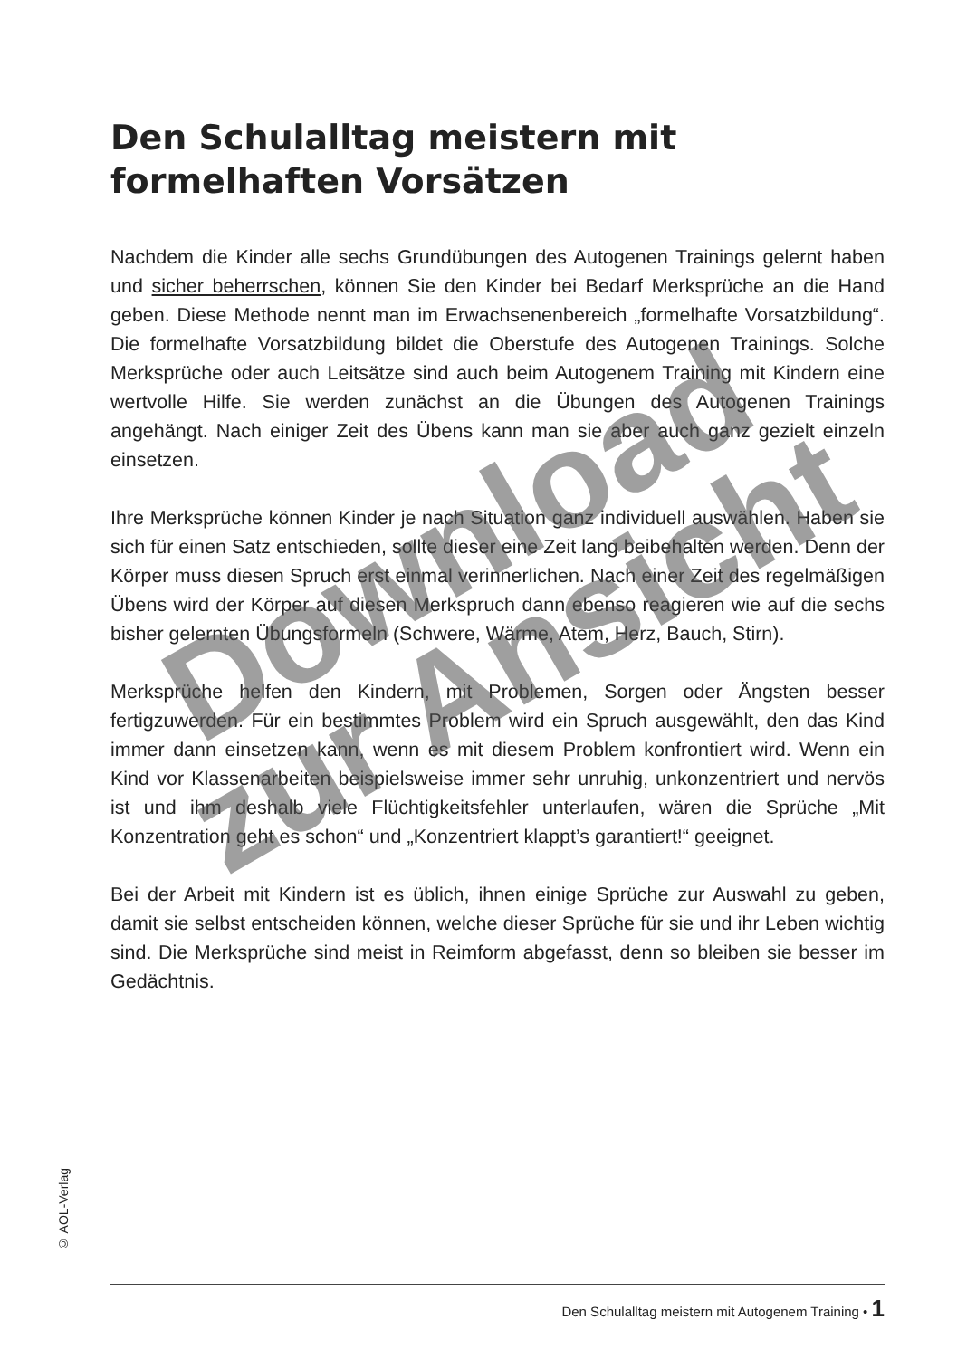Den Schulalltag meistern mit
formelhaften Vorsätzen
Nachdem die Kinder alle sechs Grundübungen des Autogenen Trainings gelernt haben und sicher beherrschen, können Sie den Kinder bei Bedarf Merksprüche an die Hand geben. Diese Methode nennt man im Erwachsenenbereich „formelhafte Vorsatzbildung“. Die formelhafte Vorsatzbildung bildet die Oberstufe des Autogenen Trainings. Solche Merksprüche oder auch Leitsätze sind auch beim Autogenem Training mit Kindern eine wertvolle Hilfe. Sie werden zunächst an die Übungen des Autogenen Trainings angehängt. Nach einiger Zeit des Übens kann man sie aber auch ganz gezielt einzeln einsetzen.
Ihre Merksprüche können Kinder je nach Situation ganz individuell auswählen. Haben sie sich für einen Satz entschieden, sollte dieser eine Zeit lang beibehalten werden. Denn der Körper muss diesen Spruch erst einmal verinnerlichen. Nach einer Zeit des regelmäßigen Übens wird der Körper auf diesen Merkspruch dann ebenso reagieren wie auf die sechs bisher gelernten Übungsformeln (Schwere, Wärme, Atem, Herz, Bauch, Stirn).
Merksprüche helfen den Kindern, mit Problemen, Sorgen oder Ängsten besser fertigzuwerden. Für ein bestimmtes Problem wird ein Spruch ausgewählt, den das Kind immer dann einsetzen kann, wenn es mit diesem Problem konfrontiert wird. Wenn ein Kind vor Klassenarbeiten beispielsweise immer sehr unruhig, unkonzentriert und nervös ist und ihm deshalb viele Flüchtigkeitsfehler unterlaufen, wären die Sprüche „Mit Konzentration geht es schon“ und „Konzentriert klappt’s garantiert!“ geeignet.
Bei der Arbeit mit Kindern ist es üblich, ihnen einige Sprüche zur Auswahl zu geben, damit sie selbst entscheiden können, welche dieser Sprüche für sie und ihr Leben wichtig sind. Die Merksprüche sind meist in Reimform abgefasst, denn so bleiben sie besser im Gedächtnis.
© AOL-Verlag
Den Schulalltag meistern mit Autogenem Training • 1
Download
zur Ansicht